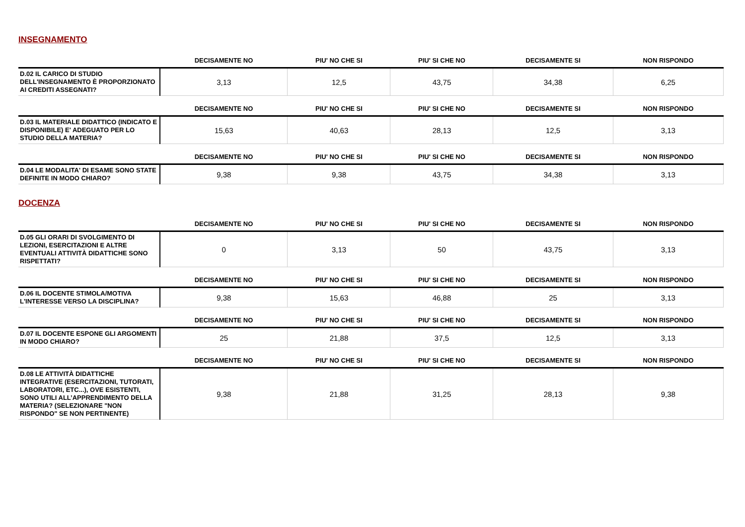INSEGNAMENTO
| | DECISAMENTE NO | PIU' NO CHE SI | PIU' SI CHE NO | DECISAMENTE SI | NON RISPONDO |
| --- | --- | --- | --- | --- | --- |
| D.02 IL CARICO DI STUDIO DELL'INSEGNAMENTO È PROPORZIONATO AI CREDITI ASSEGNATI? | 3,13 | 12,5 | 43,75 | 34,38 | 6,25 |
| | DECISAMENTE NO | PIU' NO CHE SI | PIU' SI CHE NO | DECISAMENTE SI | NON RISPONDO |
| --- | --- | --- | --- | --- | --- |
| D.03 IL MATERIALE DIDATTICO (INDICATO E DISPONIBILE) E' ADEGUATO PER LO STUDIO DELLA MATERIA? | 15,63 | 40,63 | 28,13 | 12,5 | 3,13 |
| | DECISAMENTE NO | PIU' NO CHE SI | PIU' SI CHE NO | DECISAMENTE SI | NON RISPONDO |
| --- | --- | --- | --- | --- | --- |
| D.04 LE MODALITA' DI ESAME SONO STATE DEFINITE IN MODO CHIARO? | 9,38 | 9,38 | 43,75 | 34,38 | 3,13 |
DOCENZA
| | DECISAMENTE NO | PIU' NO CHE SI | PIU' SI CHE NO | DECISAMENTE SI | NON RISPONDO |
| --- | --- | --- | --- | --- | --- |
| D.05 GLI ORARI DI SVOLGIMENTO DI LEZIONI, ESERCITAZIONI E ALTRE EVENTUALI ATTIVITÀ DIDATTICHE SONO RISPETTATI? | 0 | 3,13 | 50 | 43,75 | 3,13 |
| | DECISAMENTE NO | PIU' NO CHE SI | PIU' SI CHE NO | DECISAMENTE SI | NON RISPONDO |
| --- | --- | --- | --- | --- | --- |
| D.06 IL DOCENTE STIMOLA/MOTIVA L'INTERESSE VERSO LA DISCIPLINA? | 9,38 | 15,63 | 46,88 | 25 | 3,13 |
| | DECISAMENTE NO | PIU' NO CHE SI | PIU' SI CHE NO | DECISAMENTE SI | NON RISPONDO |
| --- | --- | --- | --- | --- | --- |
| D.07 IL DOCENTE ESPONE GLI ARGOMENTI IN MODO CHIARO? | 25 | 21,88 | 37,5 | 12,5 | 3,13 |
| | DECISAMENTE NO | PIU' NO CHE SI | PIU' SI CHE NO | DECISAMENTE SI | NON RISPONDO |
| --- | --- | --- | --- | --- | --- |
| D.08 LE ATTIVITÀ DIDATTICHE INTEGRATIVE (ESERCITAZIONI, TUTORATI, LABORATORI, ETC...), OVE ESISTENTI, SONO UTILI ALL’APPRENDIMENTO DELLA MATERIA? (SELEZIONARE "NON RISPONDO" SE NON PERTINENTE) | 9,38 | 21,88 | 31,25 | 28,13 | 9,38 |